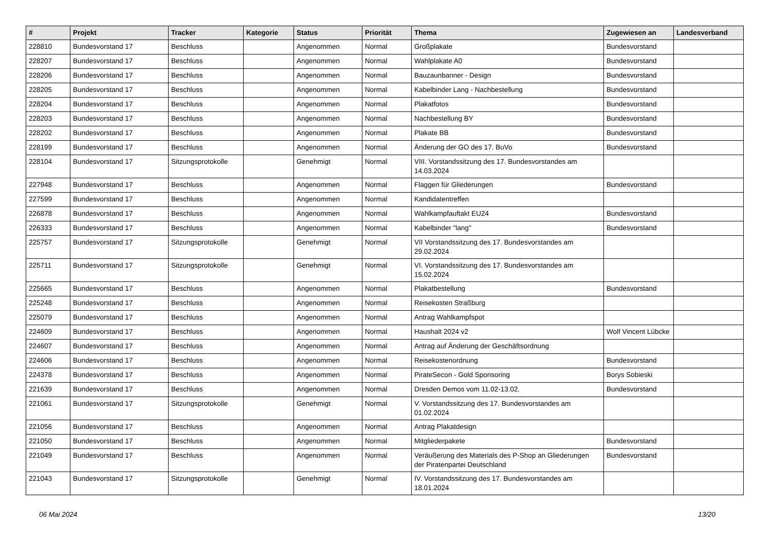| # | Projekt | Tracker | Kategorie | Status | Priorität | Thema | Zugewiesen an | Landesverband |
| --- | --- | --- | --- | --- | --- | --- | --- | --- |
| 228810 | Bundesvorstand 17 | Beschluss | | Angenommen | Normal | Großplakate | Bundesvorstand | |
| 228207 | Bundesvorstand 17 | Beschluss | | Angenommen | Normal | Wahlplakate A0 | Bundesvorstand | |
| 228206 | Bundesvorstand 17 | Beschluss | | Angenommen | Normal | Bauzaunbanner - Design | Bundesvorstand | |
| 228205 | Bundesvorstand 17 | Beschluss | | Angenommen | Normal | Kabelbinder Lang - Nachbestellung | Bundesvorstand | |
| 228204 | Bundesvorstand 17 | Beschluss | | Angenommen | Normal | Plakatfotos | Bundesvorstand | |
| 228203 | Bundesvorstand 17 | Beschluss | | Angenommen | Normal | Nachbestellung BY | Bundesvorstand | |
| 228202 | Bundesvorstand 17 | Beschluss | | Angenommen | Normal | Plakate BB | Bundesvorstand | |
| 228199 | Bundesvorstand 17 | Beschluss | | Angenommen | Normal | Änderung der GO des 17. BuVo | Bundesvorstand | |
| 228104 | Bundesvorstand 17 | Sitzungsprotokolle | | Genehmigt | Normal | VIII. Vorstandssitzung des 17. Bundesvorstandes am 14.03.2024 | | |
| 227948 | Bundesvorstand 17 | Beschluss | | Angenommen | Normal | Flaggen für Gliederungen | Bundesvorstand | |
| 227599 | Bundesvorstand 17 | Beschluss | | Angenommen | Normal | Kandidatentreffen | | |
| 226878 | Bundesvorstand 17 | Beschluss | | Angenommen | Normal | Wahlkampfauftakt EU24 | Bundesvorstand | |
| 226333 | Bundesvorstand 17 | Beschluss | | Angenommen | Normal | Kabelbinder "lang" | Bundesvorstand | |
| 225757 | Bundesvorstand 17 | Sitzungsprotokolle | | Genehmigt | Normal | VII Vorstandssitzung des 17. Bundesvorstandes am 29.02.2024 | | |
| 225711 | Bundesvorstand 17 | Sitzungsprotokolle | | Genehmigt | Normal | VI. Vorstandssitzung des 17. Bundesvorstandes am 15.02.2024 | | |
| 225665 | Bundesvorstand 17 | Beschluss | | Angenommen | Normal | Plakatbestellung | Bundesvorstand | |
| 225248 | Bundesvorstand 17 | Beschluss | | Angenommen | Normal | Reisekosten Straßburg | | |
| 225079 | Bundesvorstand 17 | Beschluss | | Angenommen | Normal | Antrag Wahlkampfspot | | |
| 224609 | Bundesvorstand 17 | Beschluss | | Angenommen | Normal | Haushalt 2024 v2 | Wolf Vincent Lübcke | |
| 224607 | Bundesvorstand 17 | Beschluss | | Angenommen | Normal | Antrag auf Änderung der Geschäftsordnung | | |
| 224606 | Bundesvorstand 17 | Beschluss | | Angenommen | Normal | Reisekostenordnung | Bundesvorstand | |
| 224378 | Bundesvorstand 17 | Beschluss | | Angenommen | Normal | PirateSecon - Gold Sponsoring | Borys Sobieski | |
| 221639 | Bundesvorstand 17 | Beschluss | | Angenommen | Normal | Dresden Demos vom 11.02-13.02. | Bundesvorstand | |
| 221061 | Bundesvorstand 17 | Sitzungsprotokolle | | Genehmigt | Normal | V. Vorstandssitzung des 17. Bundesvorstandes am 01.02.2024 | | |
| 221056 | Bundesvorstand 17 | Beschluss | | Angenommen | Normal | Antrag Plakatdesign | | |
| 221050 | Bundesvorstand 17 | Beschluss | | Angenommen | Normal | Mitgliederpakete | Bundesvorstand | |
| 221049 | Bundesvorstand 17 | Beschluss | | Angenommen | Normal | Veräußerung des Materials des P-Shop an Gliederungen der Piratenpartei Deutschland | Bundesvorstand | |
| 221043 | Bundesvorstand 17 | Sitzungsprotokolle | | Genehmigt | Normal | IV. Vorstandssitzung des 17. Bundesvorstandes am 18.01.2024 | | |
06 Mai 2024 13/20